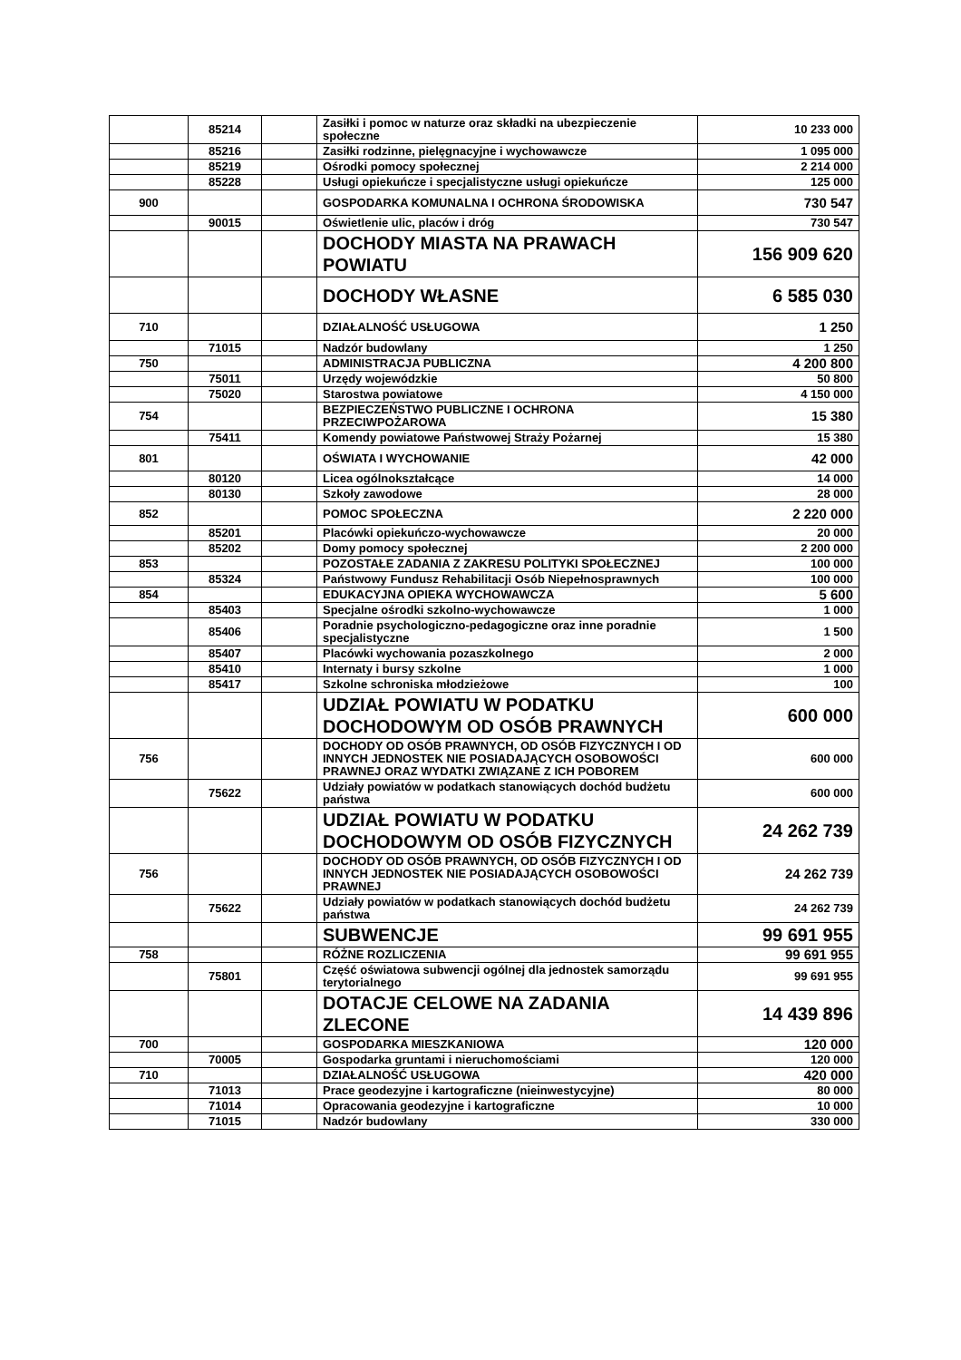| | 85214 | | Zasiłki i pomoc w naturze oraz składki na ubezpieczenie społeczne | 10 233 000 |
| | 85216 | | Zasiłki rodzinne, pielęgnacyjne i wychowawcze | 1 095 000 |
| | 85219 | | Ośrodki pomocy społecznej | 2 214 000 |
| | 85228 | | Usługi opiekuńcze i specjalistyczne usługi opiekuńcze | 125 000 |
| 900 | | | GOSPODARKA KOMUNALNA I OCHRONA ŚRODOWISKA | 730 547 |
| | 90015 | | Oświetlenie ulic, placów i dróg | 730 547 |
| | | | DOCHODY MIASTA NA PRAWACH POWIATU | 156 909 620 |
| | | | DOCHODY WŁASNE | 6 585 030 |
| 710 | | | DZIAŁALNOŚĆ USŁUGOWA | 1 250 |
| | 71015 | | Nadzór budowlany | 1 250 |
| 750 | | | ADMINISTRACJA PUBLICZNA | 4 200 800 |
| | 75011 | | Urzędy wojewódzkie | 50 800 |
| | 75020 | | Starostwa powiatowe | 4 150 000 |
| 754 | | | BEZPIECZEŃSTWO PUBLICZNE I OCHRONA PRZECIWPOŻAROWA | 15 380 |
| | 75411 | | Komendy powiatowe Państwowej Straży Pożarnej | 15 380 |
| 801 | | | OŚWIATA I WYCHOWANIE | 42 000 |
| | 80120 | | Licea ogólnokształcące | 14 000 |
| | 80130 | | Szkoły zawodowe | 28 000 |
| 852 | | | POMOC SPOŁECZNA | 2 220 000 |
| | 85201 | | Placówki opiekuńczo-wychowawcze | 20 000 |
| | 85202 | | Domy pomocy społecznej | 2 200 000 |
| 853 | | | POZOSTAŁE ZADANIA Z ZAKRESU POLITYKI SPOŁECZNEJ | 100 000 |
| | 85324 | | Państwowy Fundusz Rehabilitacji Osób Niepełnosprawnych | 100 000 |
| 854 | | | EDUKACYJNA OPIEKA WYCHOWAWCZA | 5 600 |
| | 85403 | | Specjalne ośrodki szkolno-wychowawcze | 1 000 |
| | 85406 | | Poradnie psychologiczno-pedagogiczne oraz inne poradnie specjalistyczne | 1 500 |
| | 85407 | | Placówki wychowania pozaszkolnego | 2 000 |
| | 85410 | | Internaty i bursy szkolne | 1 000 |
| | 85417 | | Szkolne schroniska młodzieżowe | 100 |
| | | | UDZIAŁ POWIATU W PODATKU DOCHODOWYM OD OSÓB PRAWNYCH | 600 000 |
| 756 | | | DOCHODY OD OSÓB PRAWNYCH, OD OSÓB FIZYCZNYCH I OD INNYCH JEDNOSTEK NIE POSIADAJĄCYCH OSOBOWOŚCI PRAWNEJ ORAZ WYDATKI ZWIĄZANE Z ICH POBOREM | 600 000 |
| | 75622 | | Udziały powiatów w podatkach stanowiących dochód budżetu państwa | 600 000 |
| | | | UDZIAŁ POWIATU W PODATKU DOCHODOWYM OD OSÓB FIZYCZNYCH | 24 262 739 |
| 756 | | | DOCHODY OD OSÓB PRAWNYCH, OD OSÓB FIZYCZNYCH I OD INNYCH JEDNOSTEK NIE POSIADAJĄCYCH OSOBOWOŚCI PRAWNEJ | 24 262 739 |
| | 75622 | | Udziały powiatów w podatkach stanowiących dochód budżetu państwa | 24 262 739 |
| | | | SUBWENCJE | 99 691 955 |
| 758 | | | RÓŻNE ROZLICZENIA | 99 691 955 |
| | 75801 | | Część oświatowa subwencji ogólnej dla jednostek samorządu terytorialnego | 99 691 955 |
| | | | DOTACJE CELOWE NA ZADANIA ZLECONE | 14 439 896 |
| 700 | | | GOSPODARKA MIESZKANIOWA | 120 000 |
| | 70005 | | Gospodarka gruntami i nieruchomościami | 120 000 |
| 710 | | | DZIAŁALNOŚĆ USŁUGOWA | 420 000 |
| | 71013 | | Prace geodezyjne i kartograficzne (nieinwestycyjne) | 80 000 |
| | 71014 | | Opracowania geodezyjne i kartograficzne | 10 000 |
| | 71015 | | Nadzór budowlany | 330 000 |